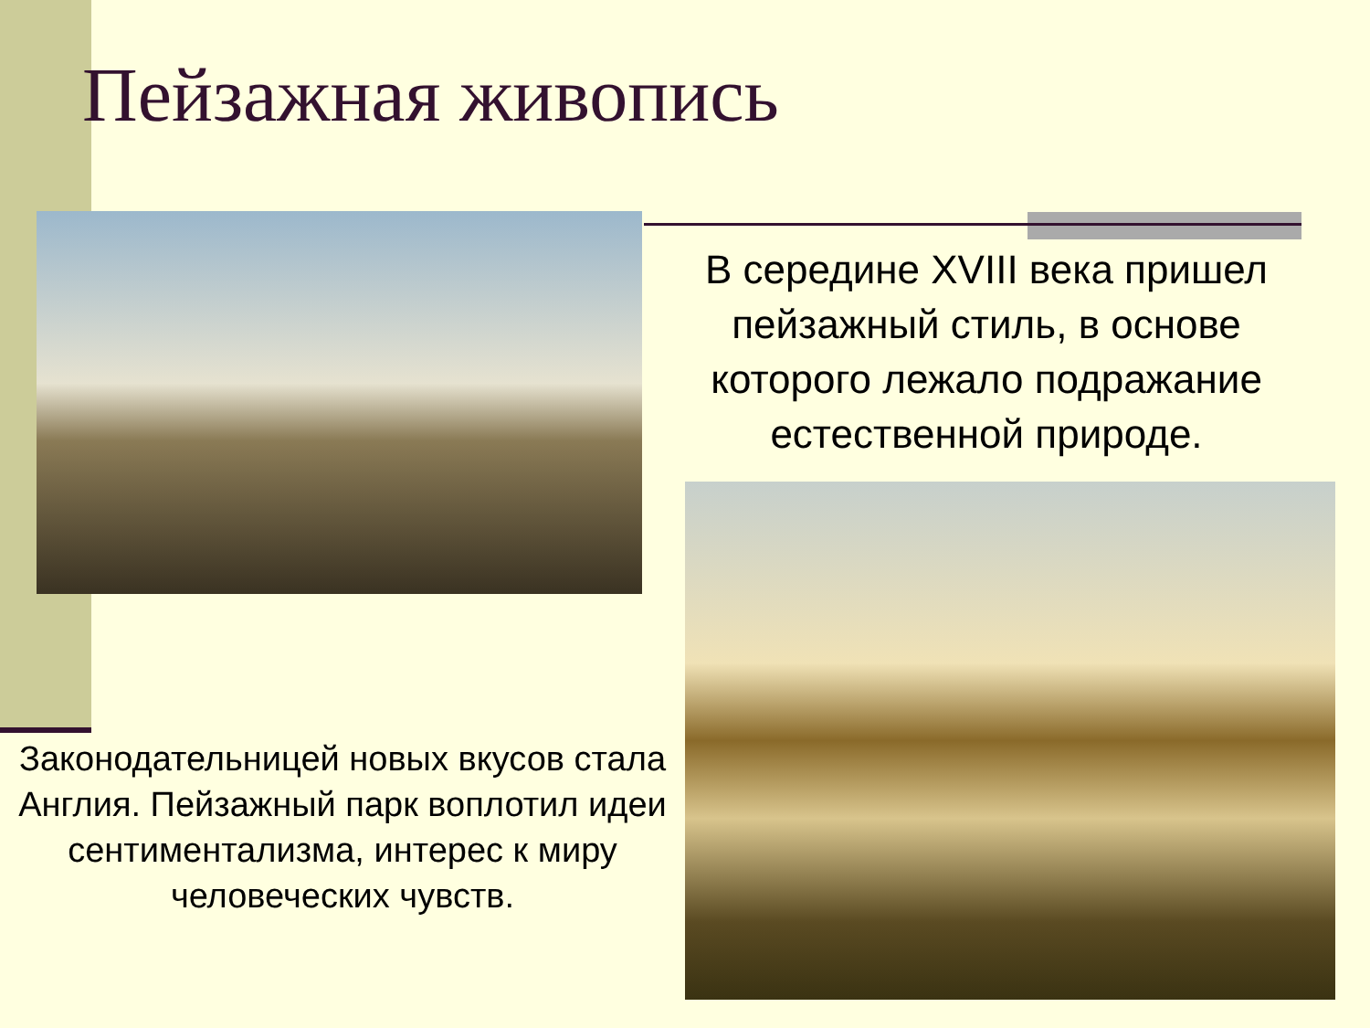Пейзажная живопись
В середине XVIII века пришел пейзажный стиль, в основе которого лежало подражание естественной природе.
Законодательницей новых вкусов стала Англия. Пейзажный парк воплотил идеи сентиментализма, интерес к миру человеческих чувств.